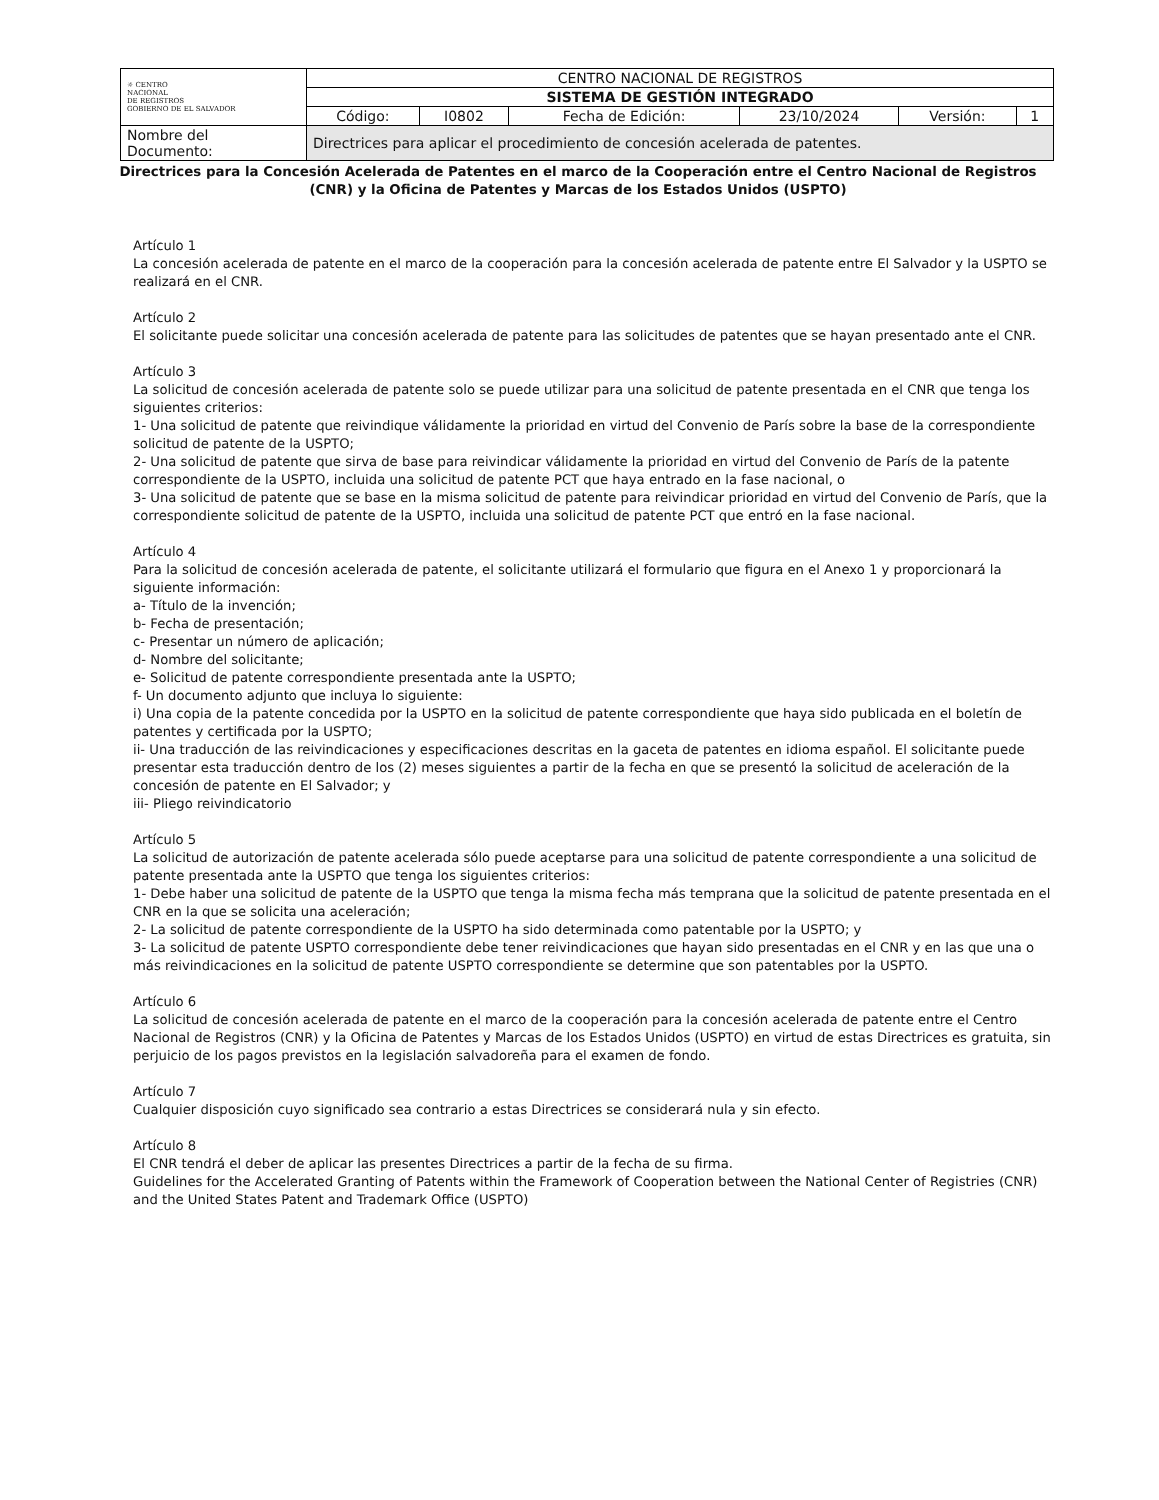| ☼ CENTRO NACIONAL DE REGISTROS GOBIERNO DE EL SALVADOR | CENTRO NACIONAL DE REGISTROS | | | | | |
| | SISTEMA DE GESTIÓN INTEGRADO | | | | | |
| | Código: | I0802 | Fecha de Edición: | 23/10/2024 | Versión: | 1 |
| Nombre del Documento: | Directrices para aplicar el procedimiento de concesión acelerada de patentes. | | | | | |
Directrices para la Concesión Acelerada de Patentes en el marco de la Cooperación entre el Centro Nacional de Registros (CNR) y la Oficina de Patentes y Marcas de los Estados Unidos (USPTO)
Artículo 1
La concesión acelerada de patente en el marco de la cooperación para la concesión acelerada de patente entre El Salvador y la USPTO se realizará en el CNR.
Artículo 2
El solicitante puede solicitar una concesión acelerada de patente para las solicitudes de patentes que se hayan presentado ante el CNR.
Artículo 3
La solicitud de concesión acelerada de patente solo se puede utilizar para una solicitud de patente presentada en el CNR que tenga los siguientes criterios:
1- Una solicitud de patente que reivindique válidamente la prioridad en virtud del Convenio de París sobre la base de la correspondiente solicitud de patente de la USPTO;
2- Una solicitud de patente que sirva de base para reivindicar válidamente la prioridad en virtud del Convenio de París de la patente correspondiente de la USPTO, incluida una solicitud de patente PCT que haya entrado en la fase nacional, o
3- Una solicitud de patente que se base en la misma solicitud de patente para reivindicar prioridad en virtud del Convenio de París, que la correspondiente solicitud de patente de la USPTO, incluida una solicitud de patente PCT que entró en la fase nacional.
Artículo 4
Para la solicitud de concesión acelerada de patente, el solicitante utilizará el formulario que figura en el Anexo 1 y proporcionará la siguiente información:
a- Título de la invención;
b- Fecha de presentación;
c- Presentar un número de aplicación;
d- Nombre del solicitante;
e- Solicitud de patente correspondiente presentada ante la USPTO;
f- Un documento adjunto que incluya lo siguiente:
i) Una copia de la patente concedida por la USPTO en la solicitud de patente correspondiente que haya sido publicada en el boletín de patentes y certificada por la USPTO;
ii- Una traducción de las reivindicaciones y especificaciones descritas en la gaceta de patentes en idioma español. El solicitante puede presentar esta traducción dentro de los (2) meses siguientes a partir de la fecha en que se presentó la solicitud de aceleración de la concesión de patente en El Salvador; y
iii- Pliego reivindicatorio
Artículo 5
La solicitud de autorización de patente acelerada sólo puede aceptarse para una solicitud de patente correspondiente a una solicitud de patente presentada ante la USPTO que tenga los siguientes criterios:
1- Debe haber una solicitud de patente de la USPTO que tenga la misma fecha más temprana que la solicitud de patente presentada en el CNR en la que se solicita una aceleración;
2- La solicitud de patente correspondiente de la USPTO ha sido determinada como patentable por la USPTO; y
3- La solicitud de patente USPTO correspondiente debe tener reivindicaciones que hayan sido presentadas en el CNR y en las que una o más reivindicaciones en la solicitud de patente USPTO correspondiente se determine que son patentables por la USPTO.
Artículo 6
La solicitud de concesión acelerada de patente en el marco de la cooperación para la concesión acelerada de patente entre el Centro Nacional de Registros (CNR) y la Oficina de Patentes y Marcas de los Estados Unidos (USPTO) en virtud de estas Directrices es gratuita, sin perjuicio de los pagos previstos en la legislación salvadoreña para el examen de fondo.
Artículo 7
Cualquier disposición cuyo significado sea contrario a estas Directrices se considerará nula y sin efecto.
Artículo 8
El CNR tendrá el deber de aplicar las presentes Directrices a partir de la fecha de su firma.
Guidelines for the Accelerated Granting of Patents within the Framework of Cooperation between the National Center of Registries (CNR) and the United States Patent and Trademark Office (USPTO)